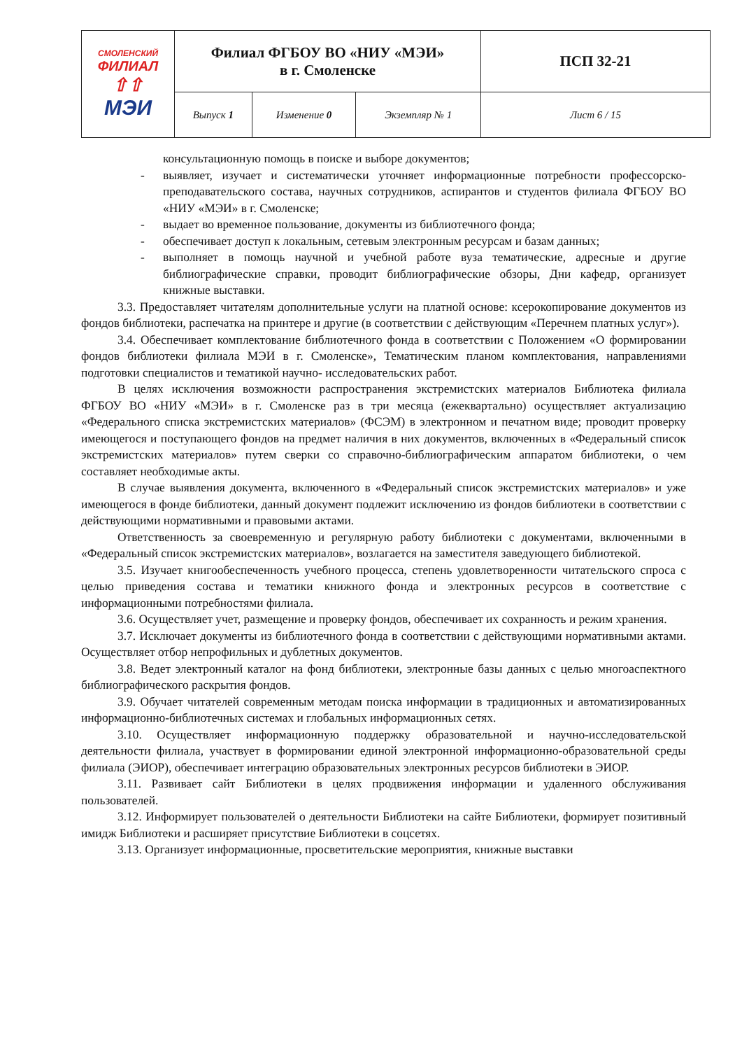| СМОЛЕНСКИЙ ФИЛИАЛ ⇧⇧ МЭИ | Филиал ФГБОУ ВО «НИУ «МЭИ» в г. Смоленске | | | ПСП 32-21 |
| | Выпуск 1 | Изменение 0 | Экземпляр № 1 | Лист 6 / 15 |
консультационную помощь в поиске и выборе документов;
- выявляет, изучает и систематически уточняет информационные потребности профессорско-преподавательского состава, научных сотрудников, аспирантов и студентов филиала ФГБОУ ВО «НИУ «МЭИ» в г. Смоленске;
- выдает во временное пользование, документы из библиотечного фонда;
- обеспечивает доступ к локальным, сетевым электронным ресурсам и базам данных;
- выполняет в помощь научной и учебной работе вуза тематические, адресные и другие библиографические справки, проводит библиографические обзоры, Дни кафедр, организует книжные выставки.
3.3. Предоставляет читателям дополнительные услуги на платной основе: ксерокопирование документов из фондов библиотеки, распечатка на принтере и другие (в соответствии с действующим «Перечнем платных услуг»).
3.4. Обеспечивает комплектование библиотечного фонда в соответствии с Положением «О формировании фондов библиотеки филиала МЭИ в г. Смоленске», Тематическим планом комплектования, направлениями подготовки специалистов и тематикой научно- исследовательских работ.
В целях исключения возможности распространения экстремистских материалов Библиотека филиала ФГБОУ ВО «НИУ «МЭИ» в г. Смоленске раз в три месяца (ежеквартально) осуществляет актуализацию «Федерального списка экстремистских материалов» (ФСЭМ) в электронном и печатном виде; проводит проверку имеющегося и поступающего фондов на предмет наличия в них документов, включенных в «Федеральный список экстремистских материалов» путем сверки со справочно-библиографическим аппаратом библиотеки, о чем составляет необходимые акты.
В случае выявления документа, включенного в «Федеральный список экстремистских материалов» и уже имеющегося в фонде библиотеки, данный документ подлежит исключению из фондов библиотеки в соответствии с действующими нормативными и правовыми актами.
Ответственность за своевременную и регулярную работу библиотеки с документами, включенными в «Федеральный список экстремистских материалов», возлагается на заместителя заведующего библиотекой.
3.5. Изучает книгообеспеченность учебного процесса, степень удовлетворенности читательского спроса с целью приведения состава и тематики книжного фонда и электронных ресурсов в соответствие с информационными потребностями филиала.
3.6. Осуществляет учет, размещение и проверку фондов, обеспечивает их сохранность и режим хранения.
3.7. Исключает документы из библиотечного фонда в соответствии с действующими нормативными актами. Осуществляет отбор непрофильных и дублетных документов.
3.8. Ведет электронный каталог на фонд библиотеки, электронные базы данных с целью многоаспектного библиографического раскрытия фондов.
3.9. Обучает читателей современным методам поиска информации в традиционных и автоматизированных информационно-библиотечных системах и глобальных информационных сетях.
3.10. Осуществляет информационную поддержку образовательной и научно-исследовательской деятельности филиала, участвует в формировании единой электронной информационно-образовательной среды филиала (ЭИОР), обеспечивает интеграцию образовательных электронных ресурсов библиотеки в ЭИОР.
3.11. Развивает сайт Библиотеки в целях продвижения информации и удаленного обслуживания пользователей.
3.12. Информирует пользователей о деятельности Библиотеки на сайте Библиотеки, формирует позитивный имидж Библиотеки и расширяет присутствие Библиотеки в соцсетях.
3.13. Организует информационные, просветительские мероприятия, книжные выставки